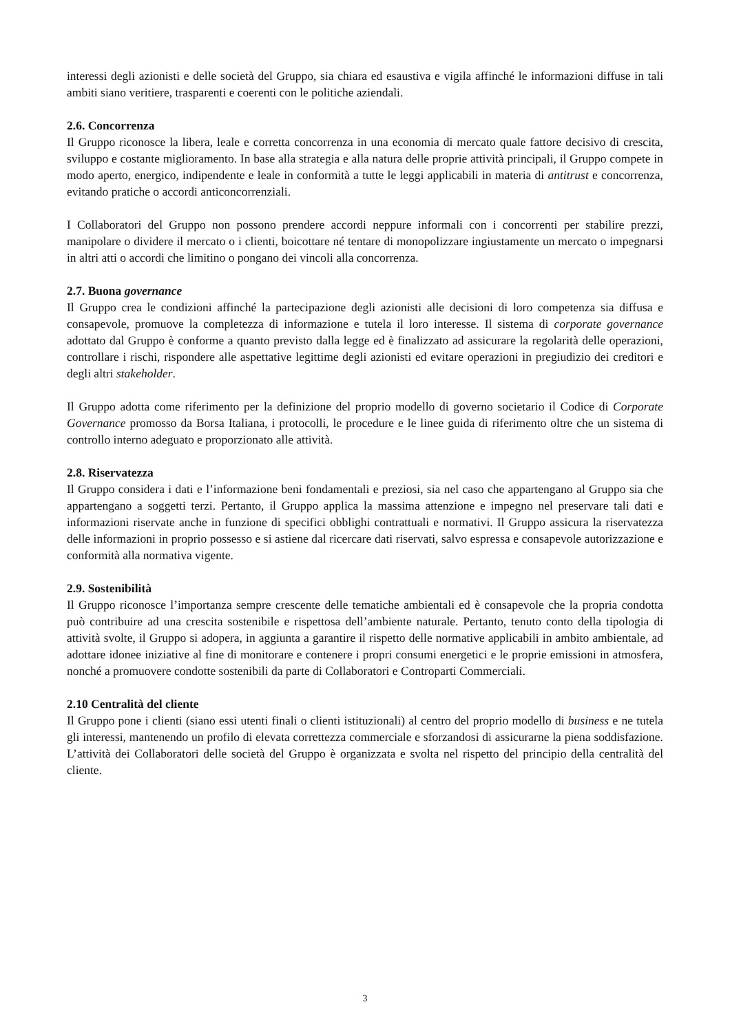interessi degli azionisti e delle società del Gruppo, sia chiara ed esaustiva e vigila affinché le informazioni diffuse in tali ambiti siano veritiere, trasparenti e coerenti con le politiche aziendali.
2.6. Concorrenza
Il Gruppo riconosce la libera, leale e corretta concorrenza in una economia di mercato quale fattore decisivo di crescita, sviluppo e costante miglioramento. In base alla strategia e alla natura delle proprie attività principali, il Gruppo compete in modo aperto, energico, indipendente e leale in conformità a tutte le leggi applicabili in materia di antitrust e concorrenza, evitando pratiche o accordi anticoncorrenziali.
I Collaboratori del Gruppo non possono prendere accordi neppure informali con i concorrenti per stabilire prezzi, manipolare o dividere il mercato o i clienti, boicottare né tentare di monopolizzare ingiustamente un mercato o impegnarsi in altri atti o accordi che limitino o pongano dei vincoli alla concorrenza.
2.7. Buona governance
Il Gruppo crea le condizioni affinché la partecipazione degli azionisti alle decisioni di loro competenza sia diffusa e consapevole, promuove la completezza di informazione e tutela il loro interesse. Il sistema di corporate governance adottato dal Gruppo è conforme a quanto previsto dalla legge ed è finalizzato ad assicurare la regolarità delle operazioni, controllare i rischi, rispondere alle aspettative legittime degli azionisti ed evitare operazioni in pregiudizio dei creditori e degli altri stakeholder.
Il Gruppo adotta come riferimento per la definizione del proprio modello di governo societario il Codice di Corporate Governance promosso da Borsa Italiana, i protocolli, le procedure e le linee guida di riferimento oltre che un sistema di controllo interno adeguato e proporzionato alle attività.
2.8. Riservatezza
Il Gruppo considera i dati e l’informazione beni fondamentali e preziosi, sia nel caso che appartengano al Gruppo sia che appartengano a soggetti terzi. Pertanto, il Gruppo applica la massima attenzione e impegno nel preservare tali dati e informazioni riservate anche in funzione di specifici obblighi contrattuali e normativi. Il Gruppo assicura la riservatezza delle informazioni in proprio possesso e si astiene dal ricercare dati riservati, salvo espressa e consapevole autorizzazione e conformità alla normativa vigente.
2.9. Sostenibilità
Il Gruppo riconosce l’importanza sempre crescente delle tematiche ambientali ed è consapevole che la propria condotta può contribuire ad una crescita sostenibile e rispettosa dell’ambiente naturale. Pertanto, tenuto conto della tipologia di attività svolte, il Gruppo si adopera, in aggiunta a garantire il rispetto delle normative applicabili in ambito ambientale, ad adottare idonee iniziative al fine di monitorare e contenere i propri consumi energetici e le proprie emissioni in atmosfera, nonché a promuovere condotte sostenibili da parte di Collaboratori e Controparti Commerciali.
2.10 Centralità del cliente
Il Gruppo pone i clienti (siano essi utenti finali o clienti istituzionali) al centro del proprio modello di business e ne tutela gli interessi, mantenendo un profilo di elevata correttezza commerciale e sforzandosi di assicurarne la piena soddisfazione. L’attività dei Collaboratori delle società del Gruppo è organizzata e svolta nel rispetto del principio della centralità del cliente.
3